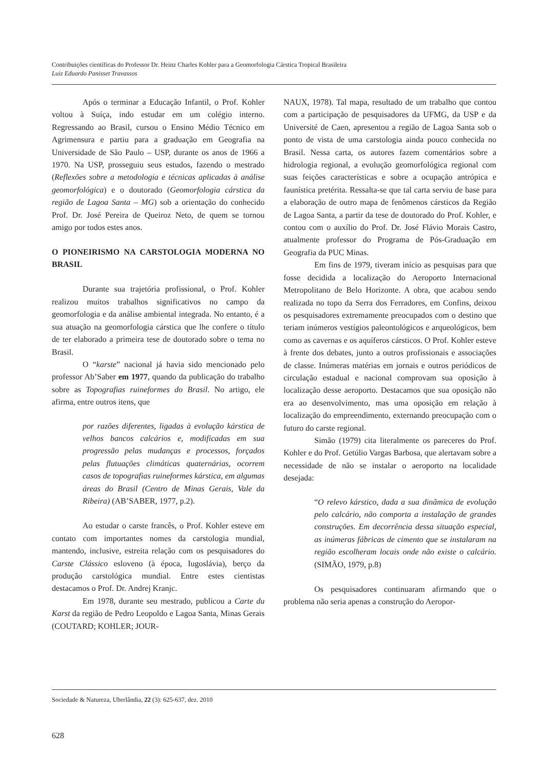Contribuições científicas do Professor Dr. Heinz Charles Kohler para a Geomorfologia Cárstica Tropical Brasileira
Luiz Eduardo Panisset Travassos
Após o terminar a Educação Infantil, o Prof. Kohler voltou à Suíça, indo estudar em um colégio interno. Regressando ao Brasil, cursou o Ensino Médio Técnico em Agrimensura e partiu para a graduação em Geografia na Universidade de São Paulo – USP, durante os anos de 1966 a 1970. Na USP, prosseguiu seus estudos, fazendo o mestrado (Reflexões sobre a metodologia e técnicas aplicadas à análise geomorfológica) e o doutorado (Geomorfologia cárstica da região de Lagoa Santa – MG) sob a orientação do conhecido Prof. Dr. José Pereira de Queiroz Neto, de quem se tornou amigo por todos estes anos.
O PIONEIRISMO NA CARSTOLOGIA MODERNA NO BRASIL
Durante sua trajetória profissional, o Prof. Kohler realizou muitos trabalhos significativos no campo da geomorfologia e da análise ambiental integrada. No entanto, é a sua atuação na geomorfologia cárstica que lhe confere o título de ter elaborado a primeira tese de doutorado sobre o tema no Brasil.
O “karste” nacional já havia sido mencionado pelo professor Ab’Saber em 1977, quando da publicação do trabalho sobre as Topografias ruineformes do Brasil. No artigo, ele afirma, entre outros itens, que
por razões diferentes, ligadas à evolução kárstica de velhos bancos calcários e, modificadas em sua progressão pelas mudanças e processos, forçados pelas flutuações climáticas quaternárias, ocorrem casos de topografias ruineformes kárstica, em algumas áreas do Brasil (Centro de Minas Gerais, Vale da Ribeira) (AB’SABER, 1977, p.2).
Ao estudar o carste francês, o Prof. Kohler esteve em contato com importantes nomes da carstologia mundial, mantendo, inclusive, estreita relação com os pesquisadores do Carste Clássico esloveno (à época, Iugoslávia), berço da produção carstológica mundial. Entre estes cientistas destacamos o Prof. Dr. Andrej Kranjc.
Em 1978, durante seu mestrado, publicou a Carte du Karst da região de Pedro Leopoldo e Lagoa Santa, Minas Gerais (COUTARD; KOHLER; JOUR-
NAUX, 1978). Tal mapa, resultado de um trabalho que contou com a participação de pesquisadores da UFMG, da USP e da Université de Caen, apresentou a região de Lagoa Santa sob o ponto de vista de uma carstologia ainda pouco conhecida no Brasil. Nessa carta, os autores fazem comentários sobre a hidrologia regional, a evolução geomorfológica regional com suas feições características e sobre a ocupação antrópica e faunística pretérita. Ressalta-se que tal carta serviu de base para a elaboração de outro mapa de fenômenos cársticos da Região de Lagoa Santa, a partir da tese de doutorado do Prof. Kohler, e contou com o auxílio do Prof. Dr. José Flávio Morais Castro, atualmente professor do Programa de Pós-Graduação em Geografia da PUC Minas.
Em fins de 1979, tiveram início as pesquisas para que fosse decidida a localização do Aeroporto Internacional Metropolitano de Belo Horizonte. A obra, que acabou sendo realizada no topo da Serra dos Ferradores, em Confins, deixou os pesquisadores extremamente preocupados com o destino que teriam inúmeros vestígios paleontológicos e arqueológicos, bem como as cavernas e os aquíferos cársticos. O Prof. Kohler esteve à frente dos debates, junto a outros profissionais e associações de classe. Inúmeras matérias em jornais e outros periódicos de circulação estadual e nacional comprovam sua oposição à localização desse aeroporto. Destacamos que sua oposição não era ao desenvolvimento, mas uma oposição em relação à localização do empreendimento, externando preocupação com o futuro do carste regional.
Simão (1979) cita literalmente os pareceres do Prof. Kohler e do Prof. Getúlio Vargas Barbosa, que alertavam sobre a necessidade de não se instalar o aeroporto na localidade desejada:
“O relevo kárstico, dada a sua dinâmica de evolução pelo calcário, não comporta a instalação de grandes construções. Em decorrência dessa situação especial, as inúmeras fábricas de cimento que se instalaram na região escolheram locais onde não existe o calcário. (SIMÃO, 1979, p.8)
Os pesquisadores continuaram afirmando que o problema não seria apenas a construção do Aeropor-
Sociedade & Natureza, Uberlândia, 22 (3): 625-637, dez. 2010
628